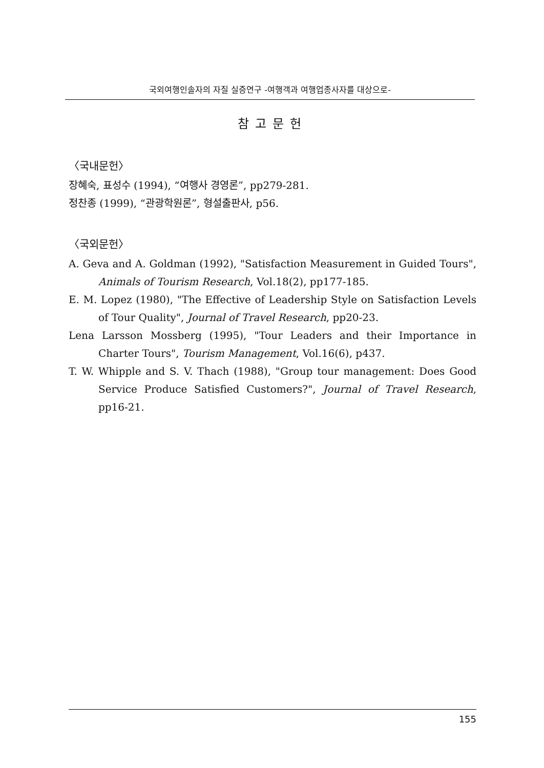국외여행인솔자의 자질 실증연구 -여행객과 여행업종사자를 대상으로-
참고문헌
〈국내문헌〉
장혜숙, 표성수 (1994), “여행사 경영론”, pp279-281.
정찬종 (1999), “관광학원론”, 형설출판사, p56.
〈국외문헌〉
A. Geva and A. Goldman (1992), "Satisfaction Measurement in Guided Tours", Animals of Tourism Research, Vol.18(2), pp177-185.
E. M. Lopez (1980), "The Effective of Leadership Style on Satisfaction Levels of Tour Quality", Journal of Travel Research, pp20-23.
Lena Larsson Mossberg (1995), "Tour Leaders and their Importance in Charter Tours", Tourism Management, Vol.16(6), p437.
T. W. Whipple and S. V. Thach (1988), "Group tour management: Does Good Service Produce Satisfied Customers?", Journal of Travel Research, pp16-21.
155